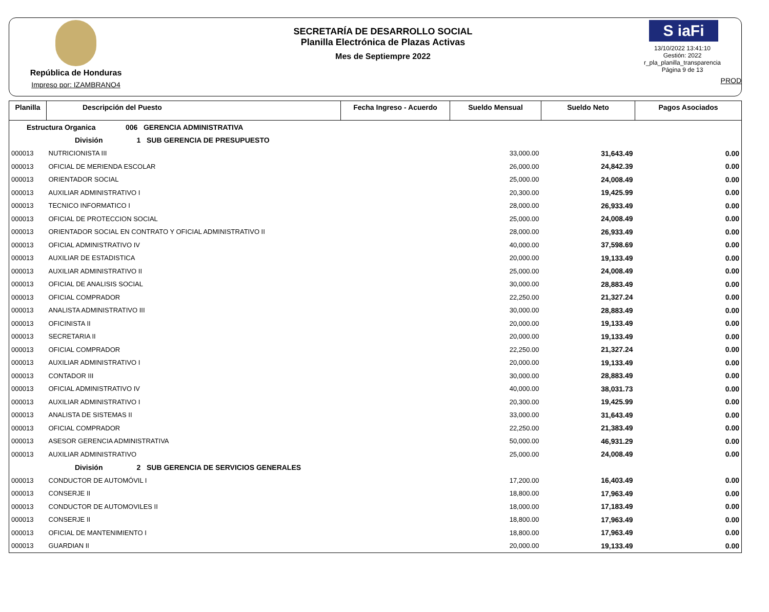República de Honduras
Impreso por: IZAMBRANO4
SECRETARÍA DE DESARROLLO SOCIAL
Planilla Electrónica de Plazas Activas
Mes de Septiempre 2022
S iaFi
13/10/2022 13:41:10
Gestión: 2022
r_pla_planilla_transparencia
Página 9 de 13
PROD
| Planilla | Descripción del Puesto | Fecha Ingreso - Acuerdo | Sueldo Mensual | Sueldo Neto | Pagos Asociados |
| --- | --- | --- | --- | --- | --- |
| Estructura Organica 006 GERENCIA ADMINISTRATIVA | | | | | |
| División 1 SUB GERENCIA DE PRESUPUESTO | | | | | |
| 000013 | NUTRICIONISTA III | | 33,000.00 | 31,643.49 | 0.00 |
| 000013 | OFICIAL DE MERIENDA ESCOLAR | | 26,000.00 | 24,842.39 | 0.00 |
| 000013 | ORIENTADOR SOCIAL | | 25,000.00 | 24,008.49 | 0.00 |
| 000013 | AUXILIAR ADMINISTRATIVO I | | 20,300.00 | 19,425.99 | 0.00 |
| 000013 | TECNICO INFORMATICO I | | 28,000.00 | 26,933.49 | 0.00 |
| 000013 | OFICIAL DE PROTECCION SOCIAL | | 25,000.00 | 24,008.49 | 0.00 |
| 000013 | ORIENTADOR SOCIAL EN CONTRATO Y OFICIAL ADMINISTRATIVO II | | 28,000.00 | 26,933.49 | 0.00 |
| 000013 | OFICIAL ADMINISTRATIVO IV | | 40,000.00 | 37,598.69 | 0.00 |
| 000013 | AUXILIAR DE ESTADISTICA | | 20,000.00 | 19,133.49 | 0.00 |
| 000013 | AUXILIAR ADMINISTRATIVO II | | 25,000.00 | 24,008.49 | 0.00 |
| 000013 | OFICIAL DE ANALISIS SOCIAL | | 30,000.00 | 28,883.49 | 0.00 |
| 000013 | OFICIAL COMPRADOR | | 22,250.00 | 21,327.24 | 0.00 |
| 000013 | ANALISTA ADMINISTRATIVO III | | 30,000.00 | 28,883.49 | 0.00 |
| 000013 | OFICINISTA II | | 20,000.00 | 19,133.49 | 0.00 |
| 000013 | SECRETARIA II | | 20,000.00 | 19,133.49 | 0.00 |
| 000013 | OFICIAL COMPRADOR | | 22,250.00 | 21,327.24 | 0.00 |
| 000013 | AUXILIAR ADMINISTRATIVO I | | 20,000.00 | 19,133.49 | 0.00 |
| 000013 | CONTADOR III | | 30,000.00 | 28,883.49 | 0.00 |
| 000013 | OFICIAL ADMINISTRATIVO IV | | 40,000.00 | 38,031.73 | 0.00 |
| 000013 | AUXILIAR ADMINISTRATIVO I | | 20,300.00 | 19,425.99 | 0.00 |
| 000013 | ANALISTA DE SISTEMAS II | | 33,000.00 | 31,643.49 | 0.00 |
| 000013 | OFICIAL COMPRADOR | | 22,250.00 | 21,383.49 | 0.00 |
| 000013 | ASESOR GERENCIA ADMINISTRATIVA | | 50,000.00 | 46,931.29 | 0.00 |
| 000013 | AUXILIAR ADMINISTRATIVO | | 25,000.00 | 24,008.49 | 0.00 |
| División 2 SUB GERENCIA DE SERVICIOS GENERALES | | | | | |
| 000013 | CONDUCTOR DE AUTOMÓVIL I | | 17,200.00 | 16,403.49 | 0.00 |
| 000013 | CONSERJE II | | 18,800.00 | 17,963.49 | 0.00 |
| 000013 | CONDUCTOR DE AUTOMOVILES II | | 18,000.00 | 17,183.49 | 0.00 |
| 000013 | CONSERJE II | | 18,800.00 | 17,963.49 | 0.00 |
| 000013 | OFICIAL DE MANTENIMIENTO I | | 18,800.00 | 17,963.49 | 0.00 |
| 000013 | GUARDIAN II | | 20,000.00 | 19,133.49 | 0.00 |